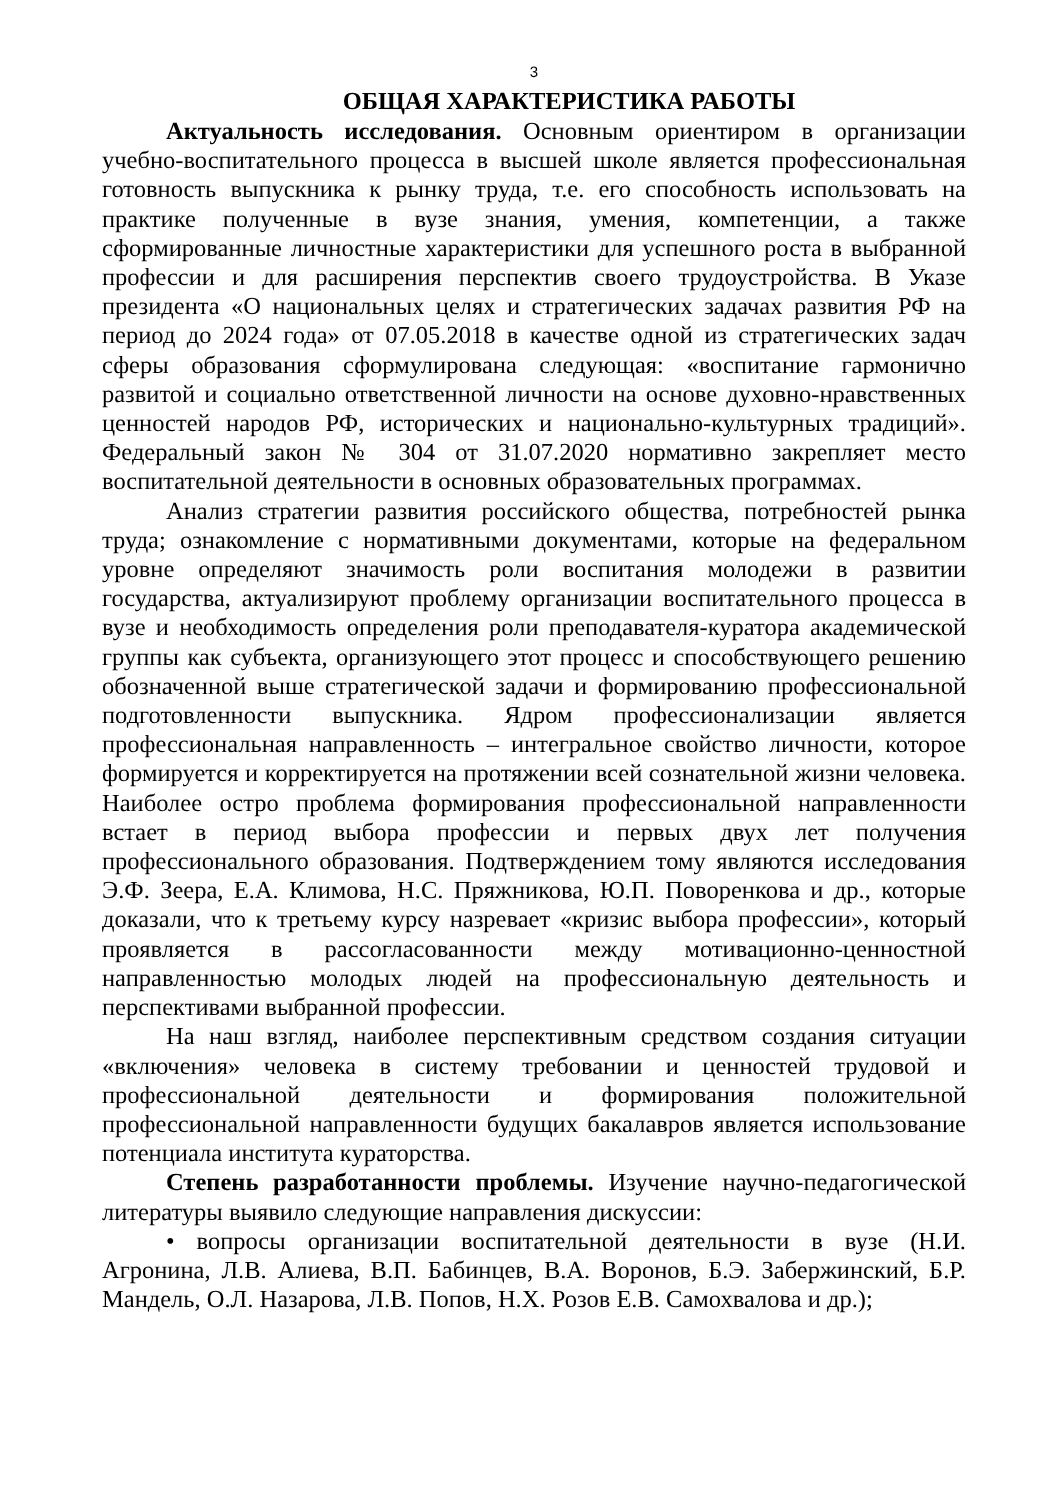3
ОБЩАЯ ХАРАКТЕРИСТИКА РАБОТЫ
Актуальность исследования. Основным ориентиром в организации учебно-воспитательного процесса в высшей школе является профессиональная готовность выпускника к рынку труда, т.е. его способность использовать на практике полученные в вузе знания, умения, компетенции, а также сформированные личностные характеристики для успешного роста в выбранной профессии и для расширения перспектив своего трудоустройства. В Указе президента «О национальных целях и стратегических задачах развития РФ на период до 2024 года» от 07.05.2018 в качестве одной из стратегических задач сферы образования сформулирована следующая: «воспитание гармонично развитой и социально ответственной личности на основе духовно-нравственных ценностей народов РФ, исторических и национально-культурных традиций». Федеральный закон № 304 от 31.07.2020 нормативно закрепляет место воспитательной деятельности в основных образовательных программах.
Анализ стратегии развития российского общества, потребностей рынка труда; ознакомление с нормативными документами, которые на федеральном уровне определяют значимость роли воспитания молодежи в развитии государства, актуализируют проблему организации воспитательного процесса в вузе и необходимость определения роли преподавателя-куратора академической группы как субъекта, организующего этот процесс и способствующего решению обозначенной выше стратегической задачи и формированию профессиональной подготовленности выпускника. Ядром профессионализации является профессиональная направленность – интегральное свойство личности, которое формируется и корректируется на протяжении всей сознательной жизни человека. Наиболее остро проблема формирования профессиональной направленности встает в период выбора профессии и первых двух лет получения профессионального образования. Подтверждением тому являются исследования Э.Ф. Зеера, Е.А. Климова, Н.С. Пряжникова, Ю.П. Поворенкова и др., которые доказали, что к третьему курсу назревает «кризис выбора профессии», который проявляется в рассогласованности между мотивационно-ценностной направленностью молодых людей на профессиональную деятельность и перспективами выбранной профессии.
На наш взгляд, наиболее перспективным средством создания ситуации «включения» человека в систему требовании и ценностей трудовой и профессиональной деятельности и формирования положительной профессиональной направленности будущих бакалавров является использование потенциала института кураторства.
Степень разработанности проблемы. Изучение научно-педагогической литературы выявило следующие направления дискуссии:
• вопросы организации воспитательной деятельности в вузе (Н.И. Агронина, Л.В. Алиева, В.П. Бабинцев, В.А. Воронов, Б.Э. Забержинский, Б.Р. Мандель, О.Л. Назарова, Л.В. Попов, Н.Х. Розов Е.В. Самохвалова и др.);